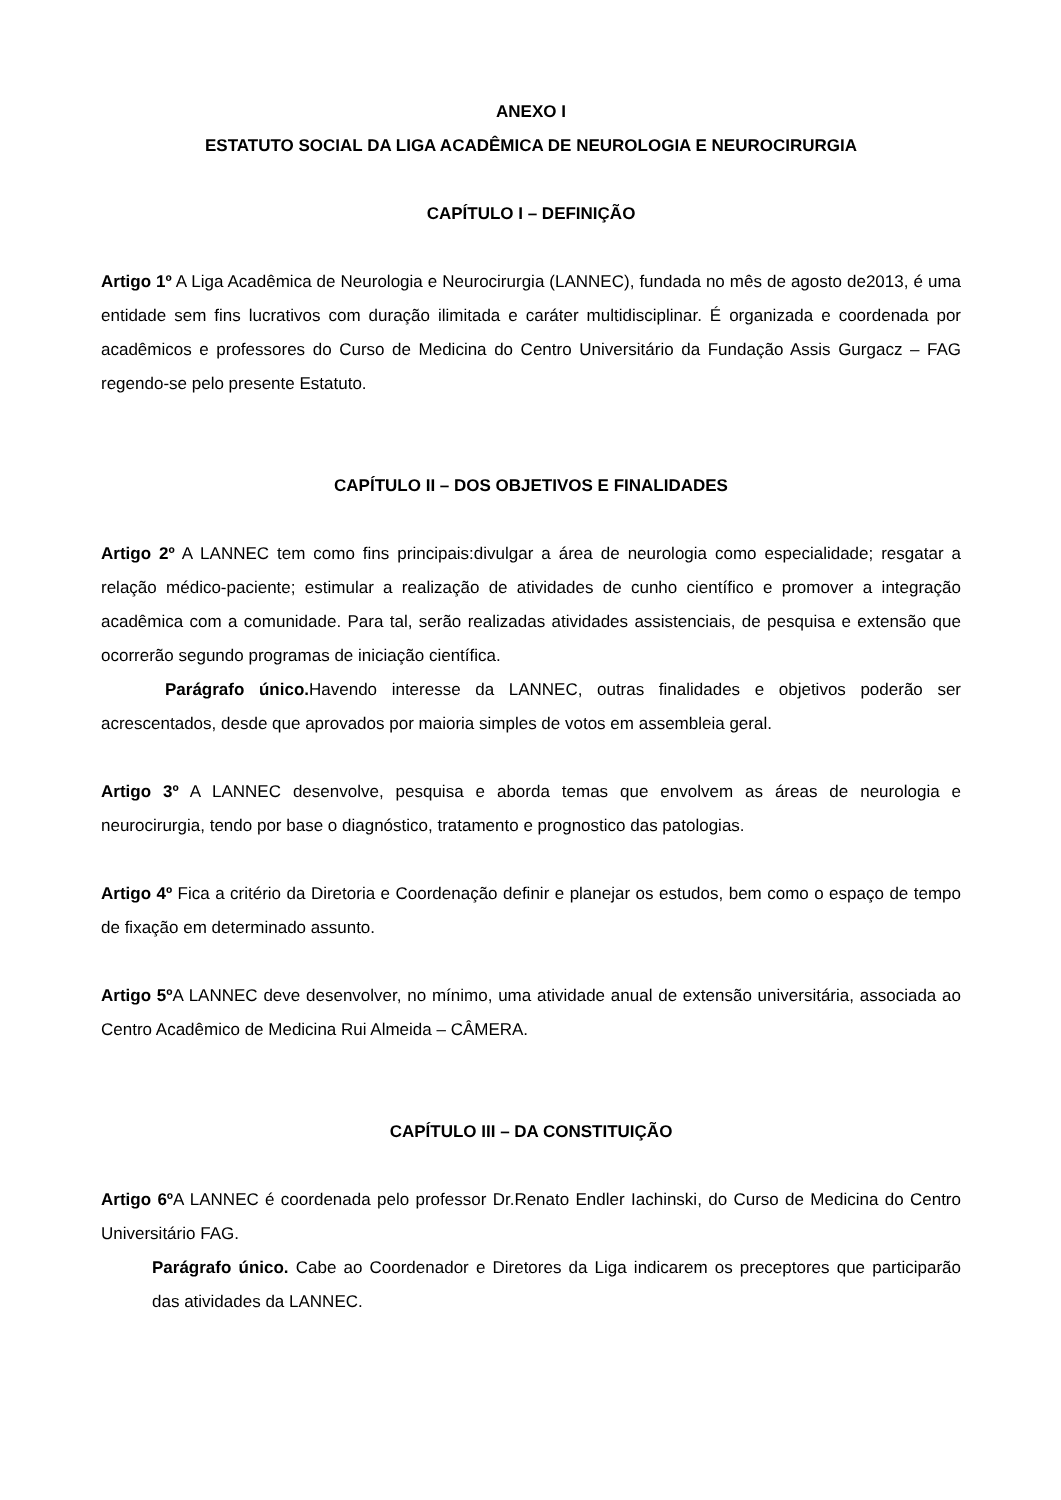ANEXO I
ESTATUTO SOCIAL DA LIGA ACADÊMICA DE NEUROLOGIA E NEUROCIRURGIA
CAPÍTULO I – DEFINIÇÃO
Artigo 1º A Liga Acadêmica de Neurologia e Neurocirurgia (LANNEC), fundada no mês de agosto de2013, é uma entidade sem fins lucrativos com duração ilimitada e caráter multidisciplinar. É organizada e coordenada por acadêmicos e professores do Curso de Medicina do Centro Universitário da Fundação Assis Gurgacz – FAG regendo-se pelo presente Estatuto.
CAPÍTULO II – DOS OBJETIVOS E FINALIDADES
Artigo 2º A LANNEC tem como fins principais:divulgar a área de neurologia como especialidade; resgatar a relação médico-paciente; estimular a realização de atividades de cunho científico e promover a integração acadêmica com a comunidade. Para tal, serão realizadas atividades assistenciais, de pesquisa e extensão que ocorrerão segundo programas de iniciação científica.
Parágrafo único. Havendo interesse da LANNEC, outras finalidades e objetivos poderão ser acrescentados, desde que aprovados por maioria simples de votos em assembleia geral.
Artigo 3º A LANNEC desenvolve, pesquisa e aborda temas que envolvem as áreas de neurologia e neurocirurgia, tendo por base o diagnóstico, tratamento e prognostico das patologias.
Artigo 4º Fica a critério da Diretoria e Coordenação definir e planejar os estudos, bem como o espaço de tempo de fixação em determinado assunto.
Artigo 5º A LANNEC deve desenvolver, no mínimo, uma atividade anual de extensão universitária, associada ao Centro Acadêmico de Medicina Rui Almeida – CÂMERA.
CAPÍTULO III – DA CONSTITUIÇÃO
Artigo 6º A LANNEC é coordenada pelo professor Dr.Renato Endler Iachinski, do Curso de Medicina do Centro Universitário FAG.
Parágrafo único. Cabe ao Coordenador e Diretores da Liga indicarem os preceptores que participarão das atividades da LANNEC.